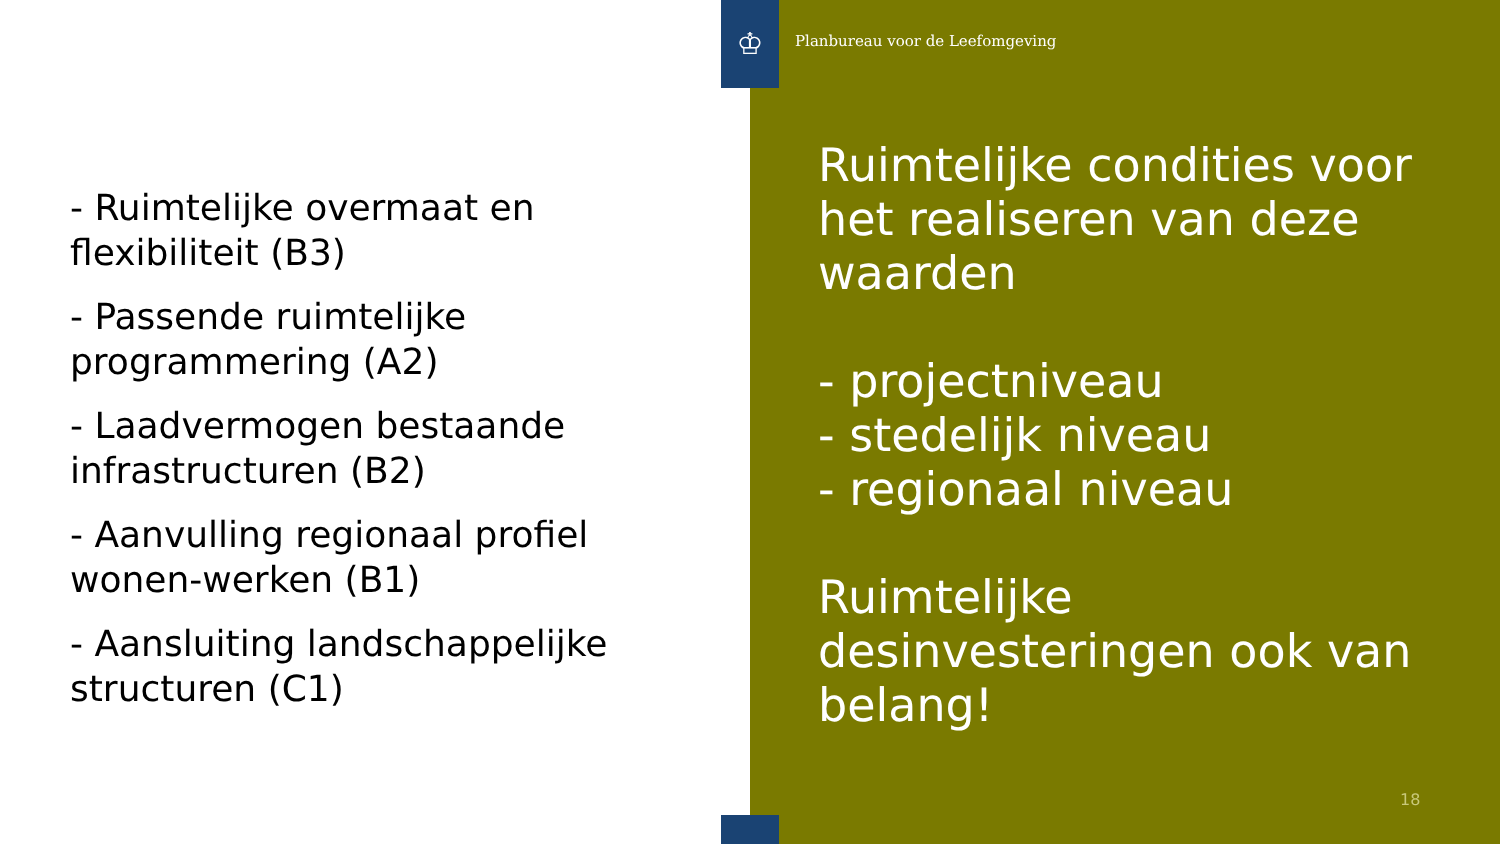♔
Planbureau voor de Leefomgeving
- Ruimtelijke overmaat en flexibiliteit (B3)
- Passende ruimtelijke programmering (A2)
- Laadvermogen bestaande infrastructuren (B2)
- Aanvulling regionaal profiel wonen-werken (B1)
- Aansluiting landschappelijke structuren (C1)
Ruimtelijke condities voor het realiseren van deze waarden
- projectniveau
- stedelijk niveau
- regionaal niveau
Ruimtelijke desinvesteringen ook van belang!
18